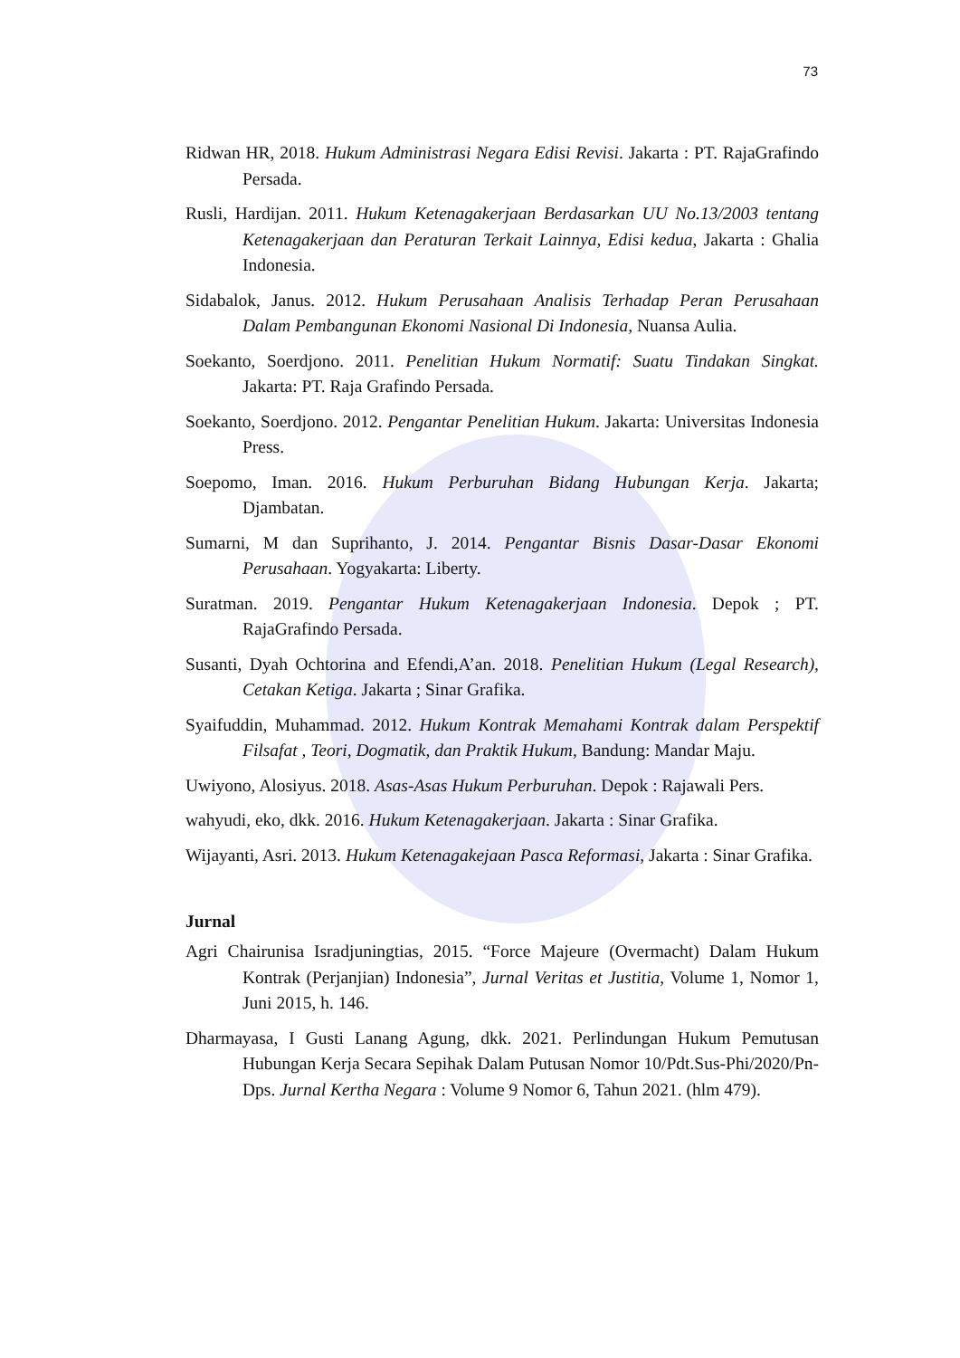73
Ridwan HR, 2018. Hukum Administrasi Negara Edisi Revisi. Jakarta : PT. RajaGrafindo Persada.
Rusli, Hardijan. 2011. Hukum Ketenagakerjaan Berdasarkan UU No.13/2003 tentang Ketenagakerjaan dan Peraturan Terkait Lainnya, Edisi kedua, Jakarta : Ghalia Indonesia.
Sidabalok, Janus. 2012. Hukum Perusahaan Analisis Terhadap Peran Perusahaan Dalam Pembangunan Ekonomi Nasional Di Indonesia, Nuansa Aulia.
Soekanto, Soerdjono. 2011. Penelitian Hukum Normatif: Suatu Tindakan Singkat. Jakarta: PT. Raja Grafindo Persada.
Soekanto, Soerdjono. 2012. Pengantar Penelitian Hukum. Jakarta: Universitas Indonesia Press.
Soepomo, Iman. 2016. Hukum Perburuhan Bidang Hubungan Kerja. Jakarta; Djambatan.
Sumarni, M dan Suprihanto, J. 2014. Pengantar Bisnis Dasar-Dasar Ekonomi Perusahaan. Yogyakarta: Liberty.
Suratman. 2019. Pengantar Hukum Ketenagakerjaan Indonesia. Depok ; PT. RajaGrafindo Persada.
Susanti, Dyah Ochtorina and Efendi,A’an. 2018. Penelitian Hukum (Legal Research), Cetakan Ketiga. Jakarta ; Sinar Grafika.
Syaifuddin, Muhammad. 2012. Hukum Kontrak Memahami Kontrak dalam Perspektif Filsafat , Teori, Dogmatik, dan Praktik Hukum, Bandung: Mandar Maju.
Uwiyono, Alosiyus. 2018. Asas-Asas Hukum Perburuhan. Depok : Rajawali Pers.
wahyudi, eko, dkk. 2016. Hukum Ketenagakerjaan. Jakarta : Sinar Grafika.
Wijayanti, Asri. 2013. Hukum Ketenagakejaan Pasca Reformasi, Jakarta : Sinar Grafika.
Jurnal
Agri Chairunisa Isradjuningtias, 2015. “Force Majeure (Overmacht) Dalam Hukum Kontrak (Perjanjian) Indonesia”, Jurnal Veritas et Justitia, Volume 1, Nomor 1, Juni 2015, h. 146.
Dharmayasa, I Gusti Lanang Agung, dkk. 2021. Perlindungan Hukum Pemutusan Hubungan Kerja Secara Sepihak Dalam Putusan Nomor 10/Pdt.Sus-Phi/2020/Pn-Dps. Jurnal Kertha Negara : Volume 9 Nomor 6, Tahun 2021. (hlm 479).